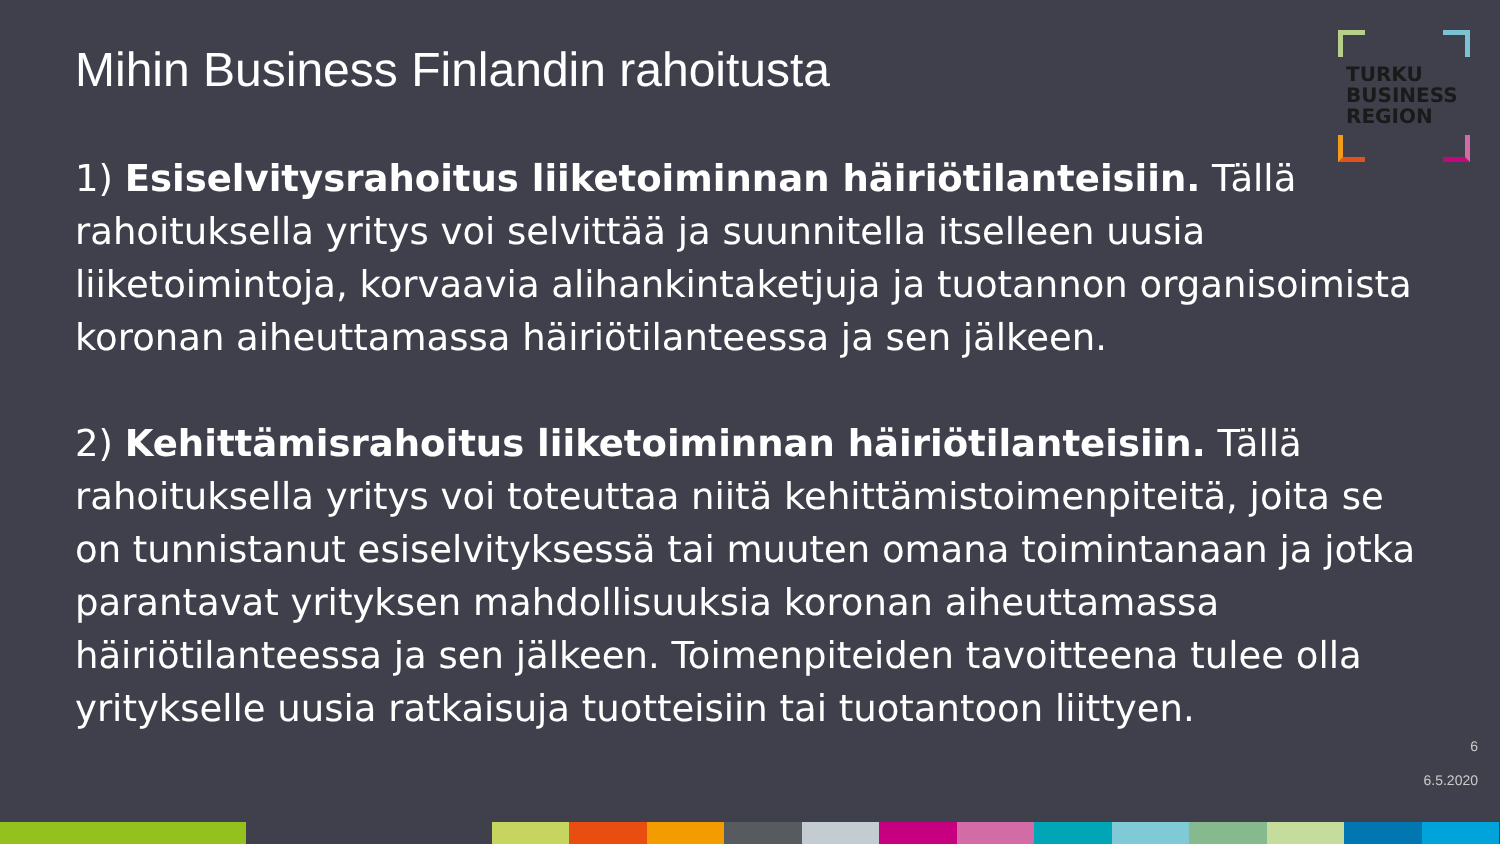Mihin Business Finlandin rahoitusta
TURKU
BUSINESS
REGION
1) Esiselvitysrahoitus liiketoiminnan häiriötilanteisiin. Tällä rahoituksella yritys voi selvittää ja suunnitella itselleen uusia liiketoimintoja, korvaavia alihankintaketjuja ja tuotannon organisoimista koronan aiheuttamassa häiriötilanteessa ja sen jälkeen.
2) Kehittämisrahoitus liiketoiminnan häiriötilanteisiin. Tällä rahoituksella yritys voi toteuttaa niitä kehittämistoimenpiteitä, joita se on tunnistanut esiselvityksessä tai muuten omana toimintanaan ja jotka parantavat yrityksen mahdollisuuksia koronan aiheuttamassa häiriötilanteessa ja sen jälkeen. Toimenpiteiden tavoitteena tulee olla yritykselle uusia ratkaisuja tuotteisiin tai tuotantoon liittyen.
6
6.5.2020